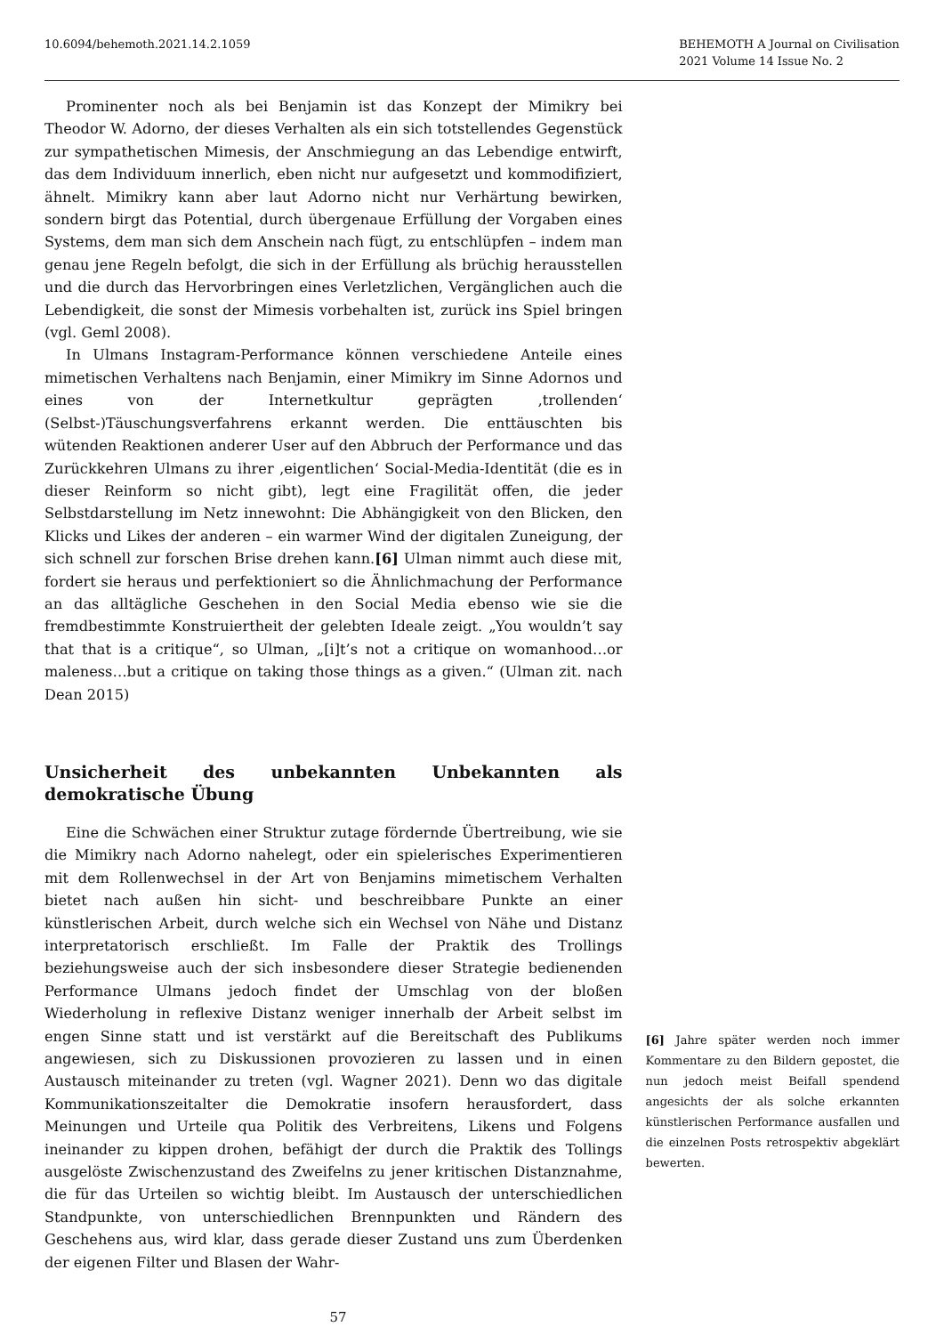10.6094/behemoth.2021.14.2.1059
BEHEMOTH A Journal on Civilisation
2021 Volume 14 Issue No. 2
Prominenter noch als bei Benjamin ist das Konzept der Mimikry bei Theodor W. Adorno, der dieses Verhalten als ein sich totstellendes Gegenstück zur sympathetischen Mimesis, der Anschmiegung an das Lebendige entwirft, das dem Individuum innerlich, eben nicht nur aufgesetzt und kommodifiziert, ähnelt. Mimikry kann aber laut Adorno nicht nur Verhärtung bewirken, sondern birgt das Potential, durch übergenaue Erfüllung der Vorgaben eines Systems, dem man sich dem Anschein nach fügt, zu entschlüpfen – indem man genau jene Regeln befolgt, die sich in der Erfüllung als brüchig herausstellen und die durch das Hervorbringen eines Verletzlichen, Vergänglichen auch die Lebendigkeit, die sonst der Mimesis vorbehalten ist, zurück ins Spiel bringen (vgl. Geml 2008).
In Ulmans Instagram-Performance können verschiedene Anteile eines mimetischen Verhaltens nach Benjamin, einer Mimikry im Sinne Adornos und eines von der Internetkultur geprägten ‚trollenden‘ (Selbst-)Täuschungsverfahrens erkannt werden. Die enttäuschten bis wütenden Reaktionen anderer User auf den Abbruch der Performance und das Zurückkehren Ulmans zu ihrer ‚eigentlichen‘ Social-Media-Identität (die es in dieser Reinform so nicht gibt), legt eine Fragilität offen, die jeder Selbstdarstellung im Netz innewohnt: Die Abhängigkeit von den Blicken, den Klicks und Likes der anderen – ein warmer Wind der digitalen Zuneigung, der sich schnell zur forschen Brise drehen kann.[6] Ulman nimmt auch diese mit, fordert sie heraus und perfektioniert so die Ähnlichmachung der Performance an das alltägliche Geschehen in den Social Media ebenso wie sie die fremdbestimmte Konstruiertheit der gelebten Ideale zeigt. „You wouldn’t say that that is a critique“, so Ulman, „[i]t’s not a critique on womanhood…or maleness…but a critique on taking those things as a given.“ (Ulman zit. nach Dean 2015)
Unsicherheit des unbekannten Unbekannten als demokratische Übung
Eine die Schwächen einer Struktur zutage fördernde Übertreibung, wie sie die Mimikry nach Adorno nahelegt, oder ein spielerisches Experimentieren mit dem Rollenwechsel in der Art von Benjamins mimetischem Verhalten bietet nach außen hin sicht- und beschreibbare Punkte an einer künstlerischen Arbeit, durch welche sich ein Wechsel von Nähe und Distanz interpretatorisch erschließt. Im Falle der Praktik des Trollings beziehungsweise auch der sich insbesondere dieser Strategie bedienenden Performance Ulmans jedoch findet der Umschlag von der bloßen Wiederholung in reflexive Distanz weniger innerhalb der Arbeit selbst im engen Sinne statt und ist verstärkt auf die Bereitschaft des Publikums angewiesen, sich zu Diskussionen provozieren zu lassen und in einen Austausch miteinander zu treten (vgl. Wagner 2021). Denn wo das digitale Kommunikationszeitalter die Demokratie insofern herausfordert, dass Meinungen und Urteile qua Politik des Verbreitens, Likens und Folgens ineinander zu kippen drohen, befähigt der durch die Praktik des Tollings ausgelöste Zwischenzustand des Zweifelns zu jener kritischen Distanznahme, die für das Urteilen so wichtig bleibt. Im Austausch der unterschiedlichen Standpunkte, von unterschiedlichen Brennpunkten und Rändern des Geschehens aus, wird klar, dass gerade dieser Zustand uns zum Überdenken der eigenen Filter und Blasen der Wahr-
[6] Jahre später werden noch immer Kommentare zu den Bildern gepostet, die nun jedoch meist Beifall spendend angesichts der als solche erkannten künstlerischen Performance ausfallen und die einzelnen Posts retrospektiv abgeklärt bewerten.
57